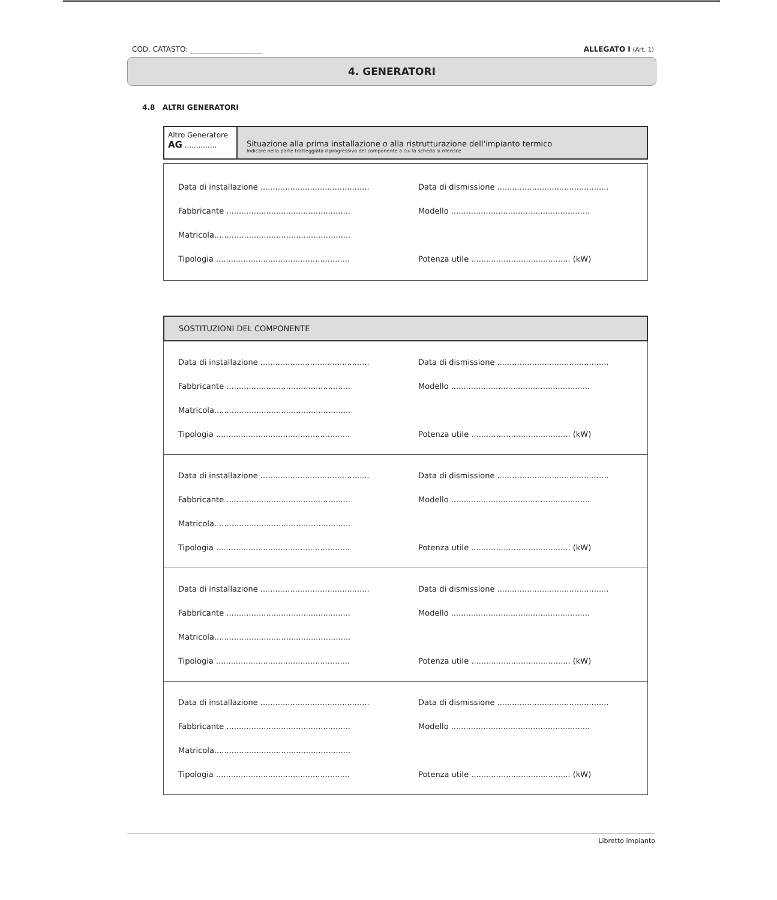COD. CATASTO: ____________________ ALLEGATO I (Art. 1)
4. GENERATORI
4.8 ALTRI GENERATORI
Altro Generatore
AG ..............
Situazione alla prima installazione o alla ristrutturazione dell'impianto termico
Indicare nella parte tratteggiata il progressivo del componente a cui la scheda si riferisce
Data di installazione ............................................
Data di dismissione .............................................
Fabbricante ..................................................
Modello ........................................................
Matricola.......................................................
Tipologia ......................................................
Potenza utile ........................................ (kW)
SOSTITUZIONI DEL COMPONENTE
Data di installazione ............................................
Data di dismissione .............................................
Fabbricante ..................................................
Modello ........................................................
Matricola.......................................................
Tipologia ......................................................
Potenza utile ........................................ (kW)
Data di installazione ............................................
Data di dismissione .............................................
Fabbricante ..................................................
Modello ........................................................
Matricola.......................................................
Tipologia ......................................................
Potenza utile ........................................ (kW)
Data di installazione ............................................
Data di dismissione .............................................
Fabbricante ..................................................
Modello ........................................................
Matricola.......................................................
Tipologia ......................................................
Potenza utile ........................................ (kW)
Data di installazione ............................................
Data di dismissione .............................................
Fabbricante ..................................................
Modello ........................................................
Matricola.......................................................
Tipologia ......................................................
Potenza utile ........................................ (kW)
Libretto impianto